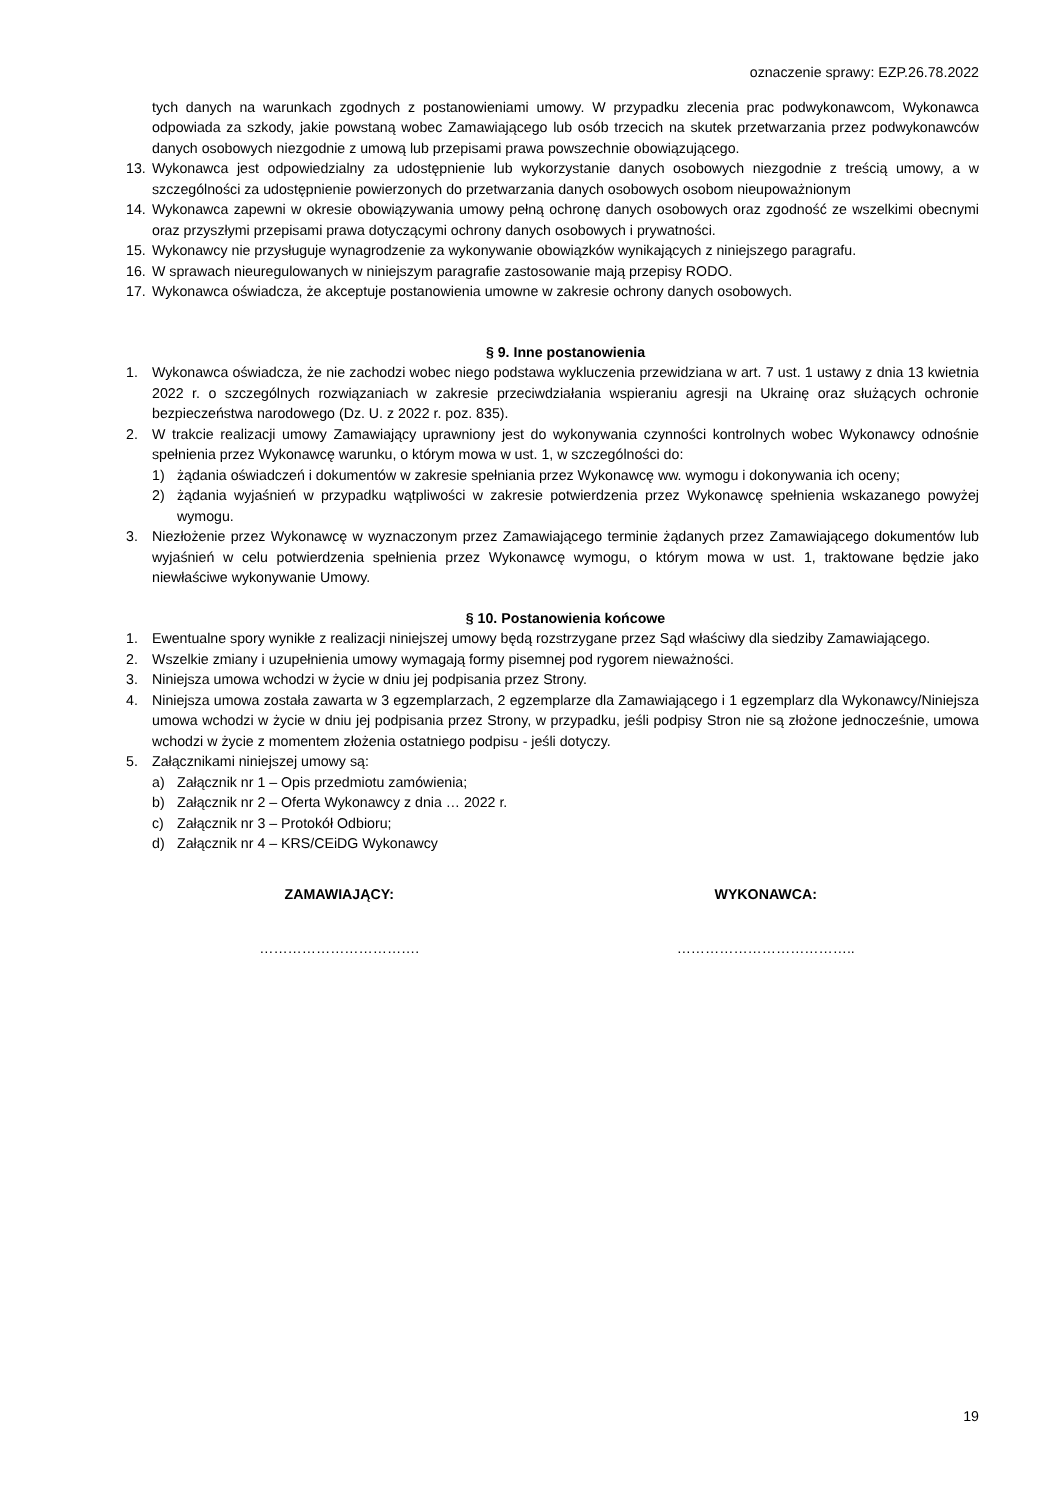oznaczenie sprawy: EZP.26.78.2022
tych danych na warunkach zgodnych z postanowieniami umowy. W przypadku zlecenia prac podwykonawcom, Wykonawca odpowiada za szkody, jakie powstaną wobec Zamawiającego lub osób trzecich na skutek przetwarzania przez podwykonawców danych osobowych niezgodnie z umową lub przepisami prawa powszechnie obowiązującego.
13. Wykonawca jest odpowiedzialny za udostępnienie lub wykorzystanie danych osobowych niezgodnie z treścią umowy, a w szczególności za udostępnienie powierzonych do przetwarzania danych osobowych osobom nieupoważnionym
14. Wykonawca zapewni w okresie obowiązywania umowy pełną ochronę danych osobowych oraz zgodność ze wszelkimi obecnymi oraz przyszłymi przepisami prawa dotyczącymi ochrony danych osobowych i prywatności.
15. Wykonawcy nie przysługuje wynagrodzenie za wykonywanie obowiązków wynikających z niniejszego paragrafu.
16. W sprawach nieuregulowanych w niniejszym paragrafie zastosowanie mają przepisy RODO.
17. Wykonawca oświadcza, że akceptuje postanowienia umowne w zakresie ochrony danych osobowych.
§ 9. Inne postanowienia
1. Wykonawca oświadcza, że nie zachodzi wobec niego podstawa wykluczenia przewidziana w art. 7 ust. 1 ustawy z dnia 13 kwietnia 2022 r. o szczególnych rozwiązaniach w zakresie przeciwdziałania wspieraniu agresji na Ukrainę oraz służących ochronie bezpieczeństwa narodowego (Dz. U. z 2022 r. poz. 835).
2. W trakcie realizacji umowy Zamawiający uprawniony jest do wykonywania czynności kontrolnych wobec Wykonawcy odnośnie spełnienia przez Wykonawcę warunku, o którym mowa w ust. 1, w szczególności do:
1) żądania oświadczeń i dokumentów w zakresie spełniania przez Wykonawcę ww. wymogu i dokonywania ich oceny;
2) żądania wyjaśnień w przypadku wątpliwości w zakresie potwierdzenia przez Wykonawcę spełnienia wskazanego powyżej wymogu.
3. Niezłożenie przez Wykonawcę w wyznaczonym przez Zamawiającego terminie żądanych przez Zamawiającego dokumentów lub wyjaśnień w celu potwierdzenia spełnienia przez Wykonawcę wymogu, o którym mowa w ust. 1, traktowane będzie jako niewłaściwe wykonywanie Umowy.
§ 10. Postanowienia końcowe
1. Ewentualne spory wynikłe z realizacji niniejszej umowy będą rozstrzygane przez Sąd właściwy dla siedziby Zamawiającego.
2. Wszelkie zmiany i uzupełnienia umowy wymagają formy pisemnej pod rygorem nieważności.
3. Niniejsza umowa wchodzi w życie w dniu jej podpisania przez Strony.
4. Niniejsza umowa została zawarta w 3 egzemplarzach, 2 egzemplarze dla Zamawiającego i 1 egzemplarz dla Wykonawcy/Niniejsza umowa wchodzi w życie w dniu jej podpisania przez Strony, w przypadku, jeśli podpisy Stron nie są złożone jednocześnie, umowa wchodzi w życie z momentem złożenia ostatniego podpisu - jeśli dotyczy.
5. Załącznikami niniejszej umowy są:
a) Załącznik nr 1 – Opis przedmiotu zamówienia;
b) Załącznik nr 2 – Oferta Wykonawcy z dnia … 2022 r.
c) Załącznik nr 3 – Protokół Odbioru;
d) Załącznik nr 4 – KRS/CEiDG Wykonawcy
ZAMAWIAJĄCY: WYKONAWCA:
……………………………. ………………………………..
19